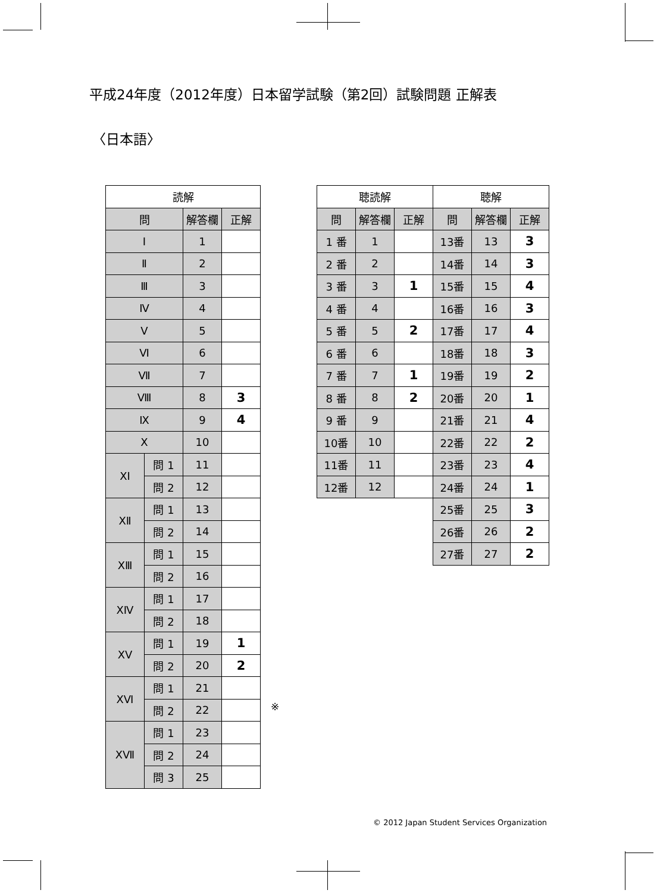平成24年度（2012年度）日本留学試験（第2回）試験問題 正解表
〈日本語〉
| 読解 | | | |
| --- | --- | --- | --- |
| 問 | | 解答欄 | 正解 |
| Ⅰ | | 1 | |
| Ⅱ | | 2 | |
| Ⅲ | | 3 | |
| Ⅳ | | 4 | |
| Ⅴ | | 5 | |
| Ⅵ | | 6 | |
| Ⅶ | | 7 | |
| Ⅷ | | 8 | 3 |
| Ⅸ | | 9 | 4 |
| Ⅹ | | 10 | |
| ⅩⅠ | 問 1 | 11 | |
| | 問 2 | 12 | |
| ⅩⅡ | 問 1 | 13 | |
| | 問 2 | 14 | |
| ⅩⅢ | 問 1 | 15 | |
| | 問 2 | 16 | |
| ⅩⅣ | 問 1 | 17 | |
| | 問 2 | 18 | |
| ⅩⅤ | 問 1 | 19 | 1 |
| | 問 2 | 20 | 2 |
| ⅩⅥ | 問 1 | 21 | |
| | 問 2 | 22 | |
| ⅩⅦ | 問 1 | 23 | |
| | 問 2 | 24 | |
| | 問 3 | 25 | |
| 聴読解 | | | 聴解 | | |
| --- | --- | --- | --- | --- | --- |
| 問 | 解答欄 | 正解 | 問 | 解答欄 | 正解 |
| 1 番 | 1 | | 13番 | 13 | 3 |
| 2 番 | 2 | | 14番 | 14 | 3 |
| 3 番 | 3 | 1 | 15番 | 15 | 4 |
| 4 番 | 4 | | 16番 | 16 | 3 |
| 5 番 | 5 | 2 | 17番 | 17 | 4 |
| 6 番 | 6 | | 18番 | 18 | 3 |
| 7 番 | 7 | 1 | 19番 | 19 | 2 |
| 8 番 | 8 | 2 | 20番 | 20 | 1 |
| 9 番 | 9 | | 21番 | 21 | 4 |
| 10番 | 10 | | 22番 | 22 | 2 |
| 11番 | 11 | | 23番 | 23 | 4 |
| 12番 | 12 | | 24番 | 24 | 1 |
| | | | 25番 | 25 | 3 |
| | | | 26番 | 26 | 2 |
| | | | 27番 | 27 | 2 |
※ 　 　 　 　 　 　 　 　 　 　 　 　 　 　 　 　 　 　 　 　 　 　 　 　 　 　 　 　 　
© 2012 Japan Student Services Organization